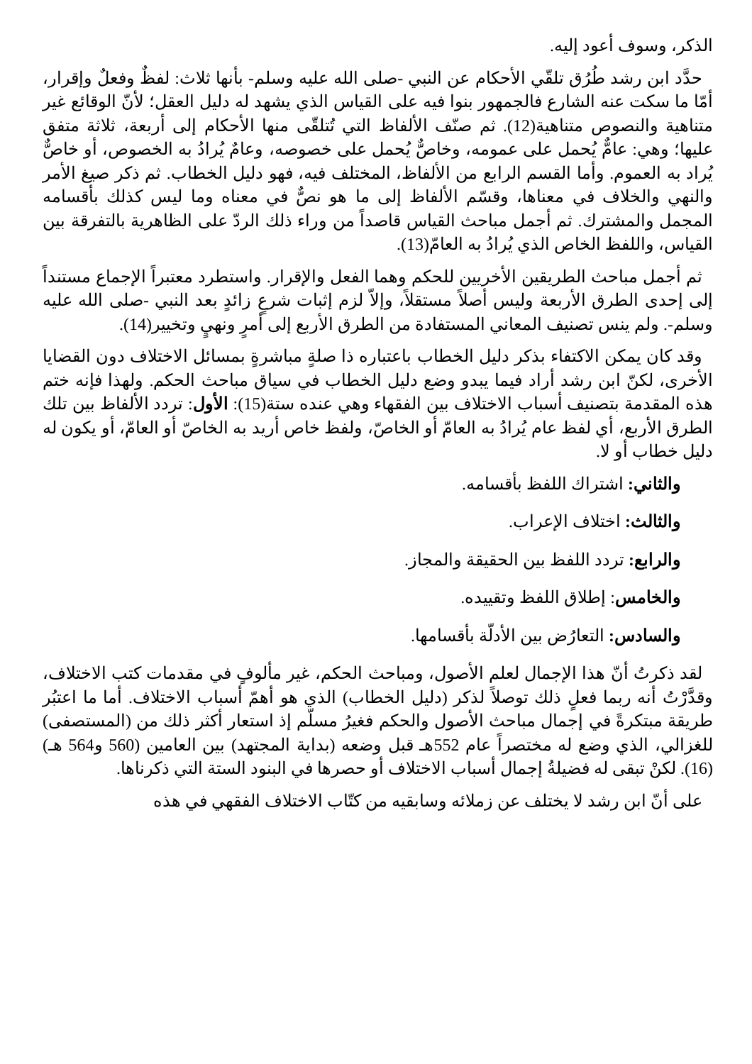الذكر، وسوف أعود إليه.
حدَّد ابن رشد طُرُق تلقّي الأحكام عن النبي -صلى الله عليه وسلم- بأنها ثلاث: لفظٌ وفعلٌ وإقرار، أمّا ما سكت عنه الشارع فالجمهور بنوا فيه على القياس الذي يشهد له دليل العقل؛ لأنّ الوقائع غير متناهية والنصوص متناهية(12). ثم صنّف الألفاظ التي تُتلقّى منها الأحكام إلى أربعة، ثلاثة متفق عليها؛ وهي: عامٌّ يُحمل على عمومه، وخاصٌّ يُحمل على خصوصه، وعامٌ يُرادُ به الخصوص، أو خاصٌّ يُراد به العموم. وأما القسم الرابع من الألفاظ، المختلف فيه، فهو دليل الخطاب. ثم ذكر صيغ الأمر والنهي والخلاف في معناها، وقسّم الألفاظ إلى ما هو نصٌّ في معناه وما ليس كذلك بأقسامه المجمل والمشترك. ثم أجمل مباحث القياس قاصداً من وراء ذلك الردّ على الظاهرية بالتفرقة بين القياس، واللفظ الخاص الذي يُرادُ به العامّ(13).
ثم أجمل مباحث الطريقين الأخريين للحكم وهما الفعل والإقرار. واستطرد معتبراً الإجماع مستنداً إلى إحدى الطرق الأربعة وليس أصلاً مستقلاً، وإلاّ لزم إثبات شرعٍ زائدٍ بعد النبي -صلى الله عليه وسلم-. ولم ينس تصنيف المعاني المستفادة من الطرق الأربع إلى أمرٍ ونهيٍ وتخيير(14).
وقد كان يمكن الاكتفاء بذكر دليل الخطاب باعتباره ذا صلةٍ مباشرةٍ بمسائل الاختلاف دون القضايا الأخرى، لكنّ ابن رشد أراد فيما يبدو وضع دليل الخطاب في سياق مباحث الحكم. ولهذا فإنه ختم هذه المقدمة بتصنيف أسباب الاختلاف بين الفقهاء وهي عنده ستة(15): الأول: تردد الألفاظ بين تلك الطرق الأربع، أي لفظ عام يُرادُ به العامّ أو الخاصّ، ولفظ خاص أريد به الخاصّ أو العامّ، أو يكون له دليل خطاب أو لا.
والثاني: اشتراك اللفظ بأقسامه.
والثالث: اختلاف الإعراب.
والرابع: تردد اللفظ بين الحقيقة والمجاز.
والخامس: إطلاق اللفظ وتقييده.
والسادس: التعارُض بين الأدلّة بأقسامها.
لقد ذكرتُ أنّ هذا الإجمال لعلم الأصول، ومباحث الحكم، غير مألوفٍ في مقدمات كتب الاختلاف، وقدَّرْتُ أنه ربما فعلٍ ذلك توصلاً لذكر (دليل الخطاب) الذي هو أهمّ أسباب الاختلاف. أما ما اعتبُر طريقة مبتكرةً في إجمال مباحث الأصول والحكم فغيرُ مسلّم إذ استعار أكثر ذلك من (المستصفى) للغزالي، الذي وضع له مختصراً عام 552هـ قبل وضعه (بداية المجتهد) بين العامين (560 و564 هـ)(16). لكنْ تبقى له فضيلةُ إجمال أسباب الاختلاف أو حصرها في البنود الستة التي ذكرناها.
على أنّ ابن رشد لا يختلف عن زملائه وسابقيه من كتّاب الاختلاف الفقهي في هذه